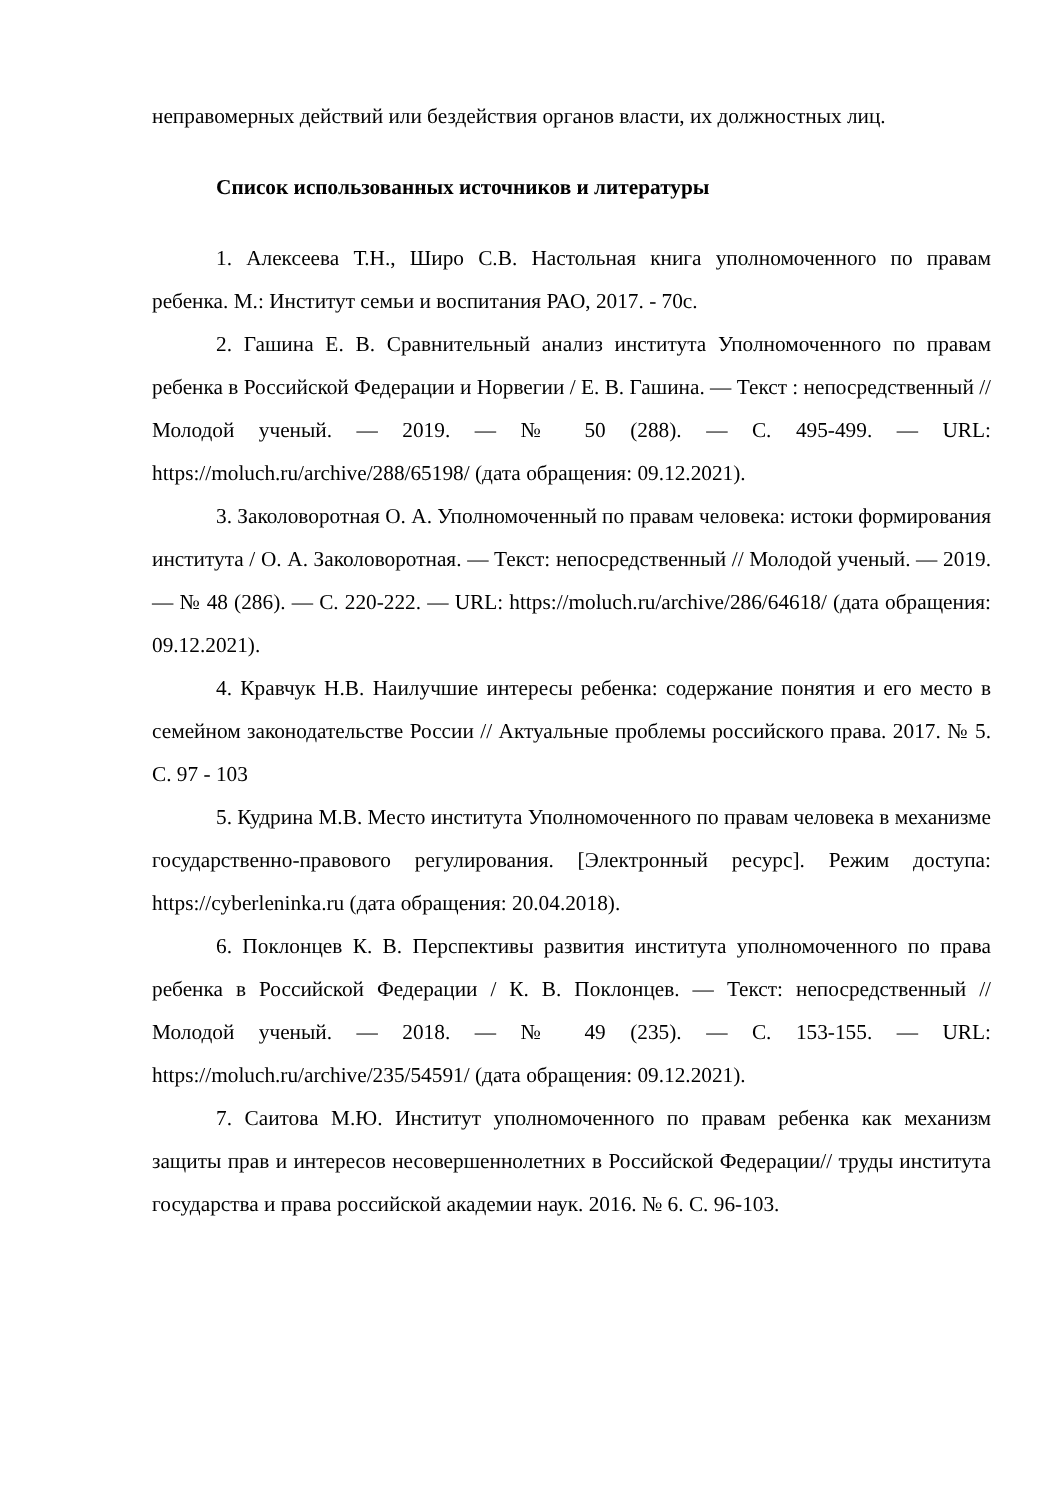неправомерных действий или бездействия органов власти, их должностных лиц.
Список использованных источников и литературы
1. Алексеева Т.Н., Широ С.В. Настольная книга уполномоченного по правам ребенка. М.: Институт семьи и воспитания РАО, 2017. - 70с.
2. Гашина Е. В. Сравнительный анализ института Уполномоченного по правам ребенка в Российской Федерации и Норвегии / Е. В. Гашина. — Текст : непосредственный // Молодой ученый. — 2019. — № 50 (288). — С. 495-499. — URL: https://moluch.ru/archive/288/65198/ (дата обращения: 09.12.2021).
3. Заколоворотная О. А. Уполномоченный по правам человека: истоки формирования института / О. А. Заколоворотная. — Текст: непосредственный // Молодой ученый. — 2019. — № 48 (286). — С. 220-222. — URL: https://moluch.ru/archive/286/64618/ (дата обращения: 09.12.2021).
4. Кравчук Н.В. Наилучшие интересы ребенка: содержание понятия и его место в семейном законодательстве России // Актуальные проблемы российского права. 2017. № 5. С. 97 - 103
5. Кудрина М.В. Место института Уполномоченного по правам человека в механизме государственно-правового регулирования. [Электронный ресурс]. Режим доступа: https://cyberleninka.ru (дата обращения: 20.04.2018).
6. Поклонцев К. В. Перспективы развития института уполномоченного по права ребенка в Российской Федерации / К. В. Поклонцев. — Текст: непосредственный // Молодой ученый. — 2018. — № 49 (235). — С. 153-155. — URL: https://moluch.ru/archive/235/54591/ (дата обращения: 09.12.2021).
7. Саитова М.Ю. Институт уполномоченного по правам ребенка как механизм защиты прав и интересов несовершеннолетних в Российской Федерации// труды института государства и права российской академии наук. 2016. № 6. С. 96-103.